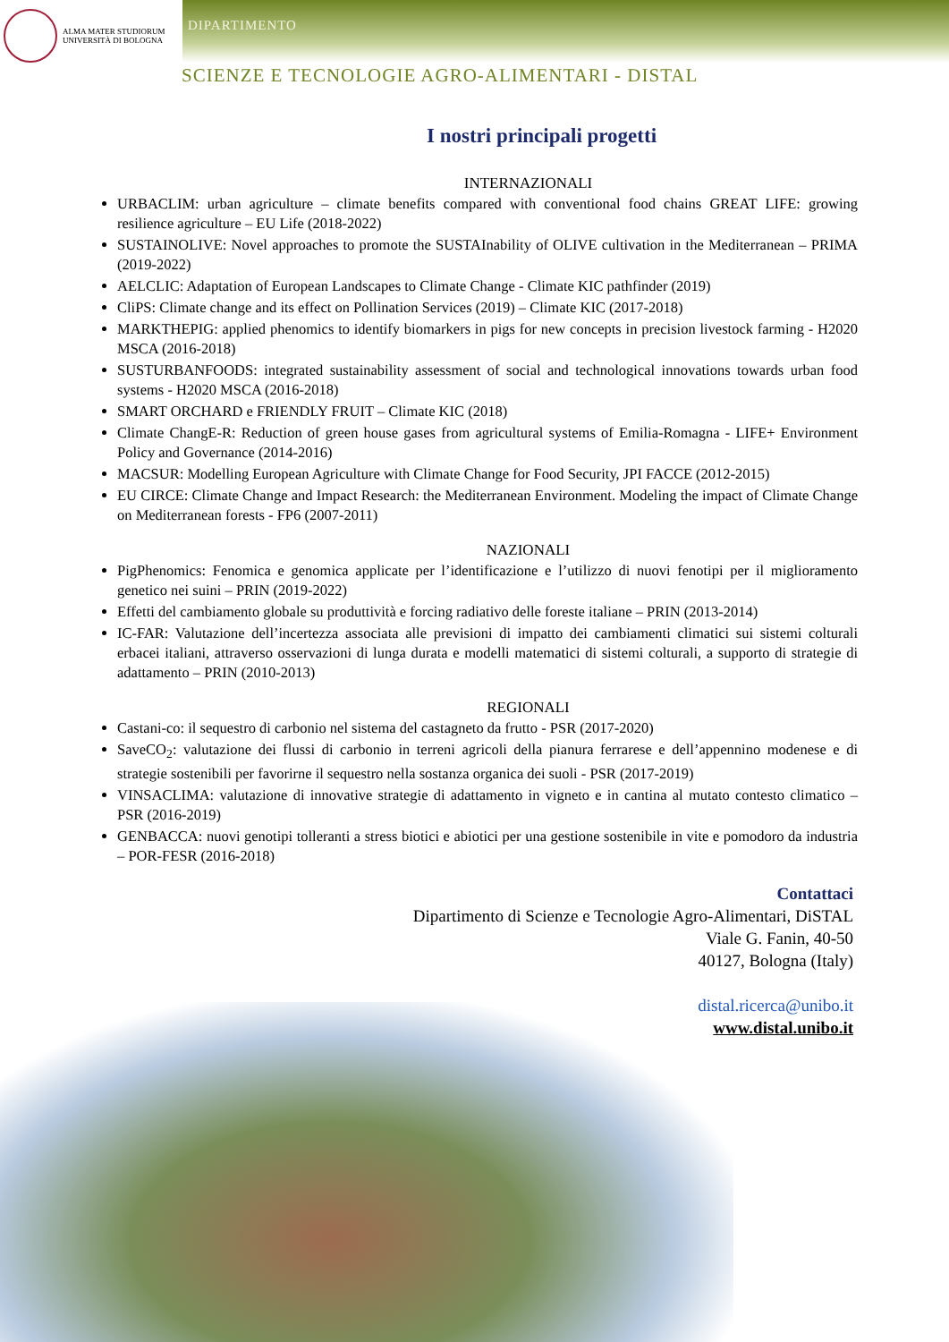ALMA MATER STUDIORUM
UNIVERSITÀ DI BOLOGNA
DIPARTIMENTO
SCIENZE E TECNOLOGIE AGRO-ALIMENTARI - DISTAL
I nostri principali progetti
INTERNAZIONALI
URBACLIM: urban agriculture – climate benefits compared with conventional food chains GREAT LIFE: growing resilience agriculture – EU Life (2018-2022)
SUSTAINOLIVE: Novel approaches to promote the SUSTAInability of OLIVE cultivation in the Mediterranean – PRIMA (2019-2022)
AELCLIC: Adaptation of European Landscapes to Climate Change - Climate KIC pathfinder (2019)
CliPS: Climate change and its effect on Pollination Services (2019) – Climate KIC (2017-2018)
MARKTHEPIG: applied phenomics to identify biomarkers in pigs for new concepts in precision livestock farming - H2020 MSCA (2016-2018)
SUSTURBANFOODS: integrated sustainability assessment of social and technological innovations towards urban food systems - H2020 MSCA (2016-2018)
SMART ORCHARD e FRIENDLY FRUIT – Climate KIC (2018)
Climate ChangE-R: Reduction of green house gases from agricultural systems of Emilia-Romagna - LIFE+ Environment Policy and Governance (2014-2016)
MACSUR: Modelling European Agriculture with Climate Change for Food Security, JPI FACCE (2012-2015)
EU CIRCE: Climate Change and Impact Research: the Mediterranean Environment. Modeling the impact of Climate Change on Mediterranean forests - FP6 (2007-2011)
NAZIONALI
PigPhenomics: Fenomica e genomica applicate per l’identificazione e l’utilizzo di nuovi fenotipi per il miglioramento genetico nei suini – PRIN (2019-2022)
Effetti del cambiamento globale su produttività e forcing radiativo delle foreste italiane – PRIN (2013-2014)
IC-FAR: Valutazione dell’incertezza associata alle previsioni di impatto dei cambiamenti climatici sui sistemi colturali erbacei italiani, attraverso osservazioni di lunga durata e modelli matematici di sistemi colturali, a supporto di strategie di adattamento – PRIN (2010-2013)
REGIONALI
Castani-co: il sequestro di carbonio nel sistema del castagneto da frutto - PSR (2017-2020)
SaveCO<sub>2</sub>: valutazione dei flussi di carbonio in terreni agricoli della pianura ferrarese e dell’appennino modenese e di strategie sostenibili per favorirne il sequestro nella sostanza organica dei suoli - PSR (2017-2019)
VINSACLIMA: valutazione di innovative strategie di adattamento in vigneto e in cantina al mutato contesto climatico – PSR (2016-2019)
GENBACCA: nuovi genotipi tolleranti a stress biotici e abiotici per una gestione sostenibile in vite e pomodoro da industria – POR-FESR (2016-2018)
Contattaci
Dipartimento di Scienze e Tecnologie Agro-Alimentari, DiSTAL
Viale G. Fanin, 40-50
40127, Bologna (Italy)
distal.ricerca@unibo.it
www.distal.unibo.it